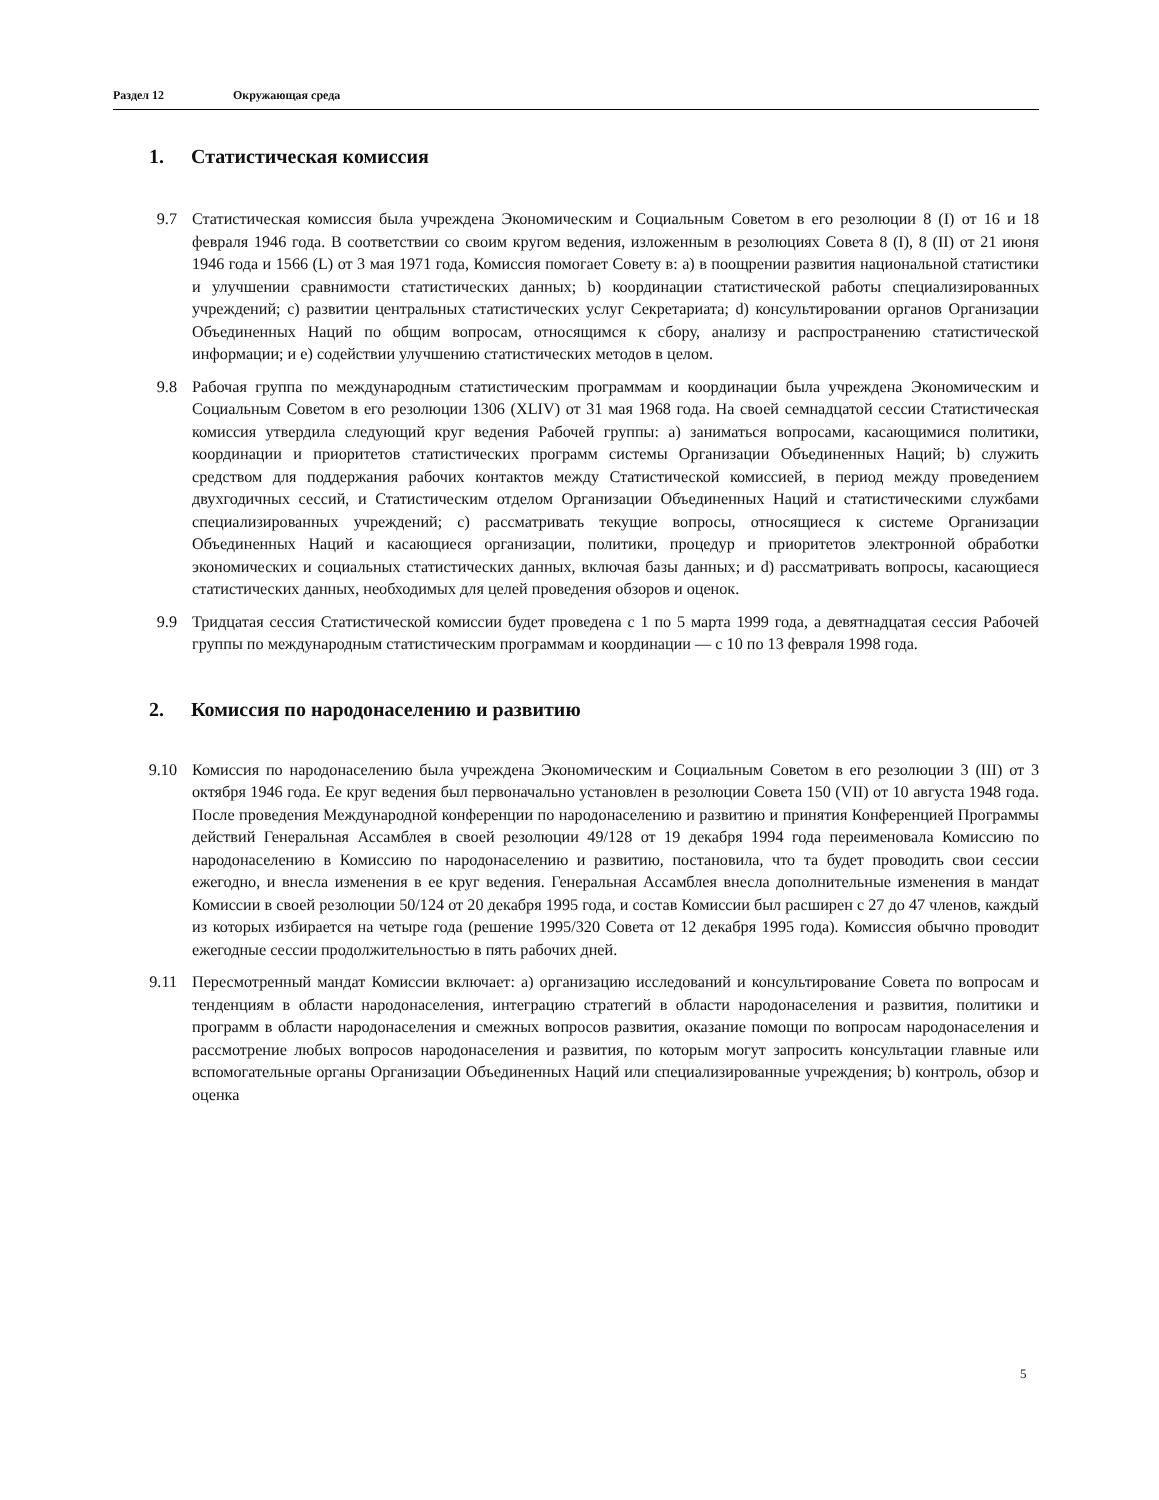Раздел 12 Окружающая среда
1. Статистическая комиссия
9.7 Статистическая комиссия была учреждена Экономическим и Социальным Советом в его резолюции 8 (I) от 16 и 18 февраля 1946 года. В соответствии со своим кругом ведения, изложенным в резолюциях Совета 8 (I), 8 (II) от 21 июня 1946 года и 1566 (L) от 3 мая 1971 года, Комиссия помогает Совету в: a) в поощрении развития национальной статистики и улучшении сравнимости статистических данных; b) координации статистической работы специализированных учреждений; c) развитии центральных статистических услуг Секретариата; d) консультировании органов Организации Объединенных Наций по общим вопросам, относящимся к сбору, анализу и распространению статистической информации; и e) содействии улучшению статистических методов в целом.
9.8 Рабочая группа по международным статистическим программам и координации была учреждена Экономическим и Социальным Советом в его резолюции 1306 (XLIV) от 31 мая 1968 года. На своей семнадцатой сессии Статистическая комиссия утвердила следующий круг ведения Рабочей группы: a) заниматься вопросами, касающимися политики, координации и приоритетов статистических программ системы Организации Объединенных Наций; b) служить средством для поддержания рабочих контактов между Статистической комиссией, в период между проведением двухгодичных сессий, и Статистическим отделом Организации Объединенных Наций и статистическими службами специализированных учреждений; c) рассматривать текущие вопросы, относящиеся к системе Организации Объединенных Наций и касающиеся организации, политики, процедур и приоритетов электронной обработки экономических и социальных статистических данных, включая базы данных; и d) рассматривать вопросы, касающиеся статистических данных, необходимых для целей проведения обзоров и оценок.
9.9 Тридцатая сессия Статистической комиссии будет проведена с 1 по 5 марта 1999 года, а девятнадцатая сессия Рабочей группы по международным статистическим программам и координации — с 10 по 13 февраля 1998 года.
2. Комиссия по народонаселению и развитию
9.10 Комиссия по народонаселению была учреждена Экономическим и Социальным Советом в его резолюции 3 (III) от 3 октября 1946 года. Ее круг ведения был первоначально установлен в резолюции Совета 150 (VII) от 10 августа 1948 года. После проведения Международной конференции по народонаселению и развитию и принятия Конференцией Программы действий Генеральная Ассамблея в своей резолюции 49/128 от 19 декабря 1994 года переименовала Комиссию по народонаселению в Комиссию по народонаселению и развитию, постановила, что та будет проводить свои сессии ежегодно, и внесла изменения в ее круг ведения. Генеральная Ассамблея внесла дополнительные изменения в мандат Комиссии в своей резолюции 50/124 от 20 декабря 1995 года, и состав Комиссии был расширен с 27 до 47 членов, каждый из которых избирается на четыре года (решение 1995/320 Совета от 12 декабря 1995 года). Комиссия обычно проводит ежегодные сессии продолжительностью в пять рабочих дней.
9.11 Пересмотренный мандат Комиссии включает: a) организацию исследований и консультирование Совета по вопросам и тенденциям в области народонаселения, интеграцию стратегий в области народонаселения и развития, политики и программ в области народонаселения и смежных вопросов развития, оказание помощи по вопросам народонаселения и рассмотрение любых вопросов народонаселения и развития, по которым могут запросить консультации главные или вспомогательные органы Организации Объединенных Наций или специализированные учреждения; b) контроль, обзор и оценка
5